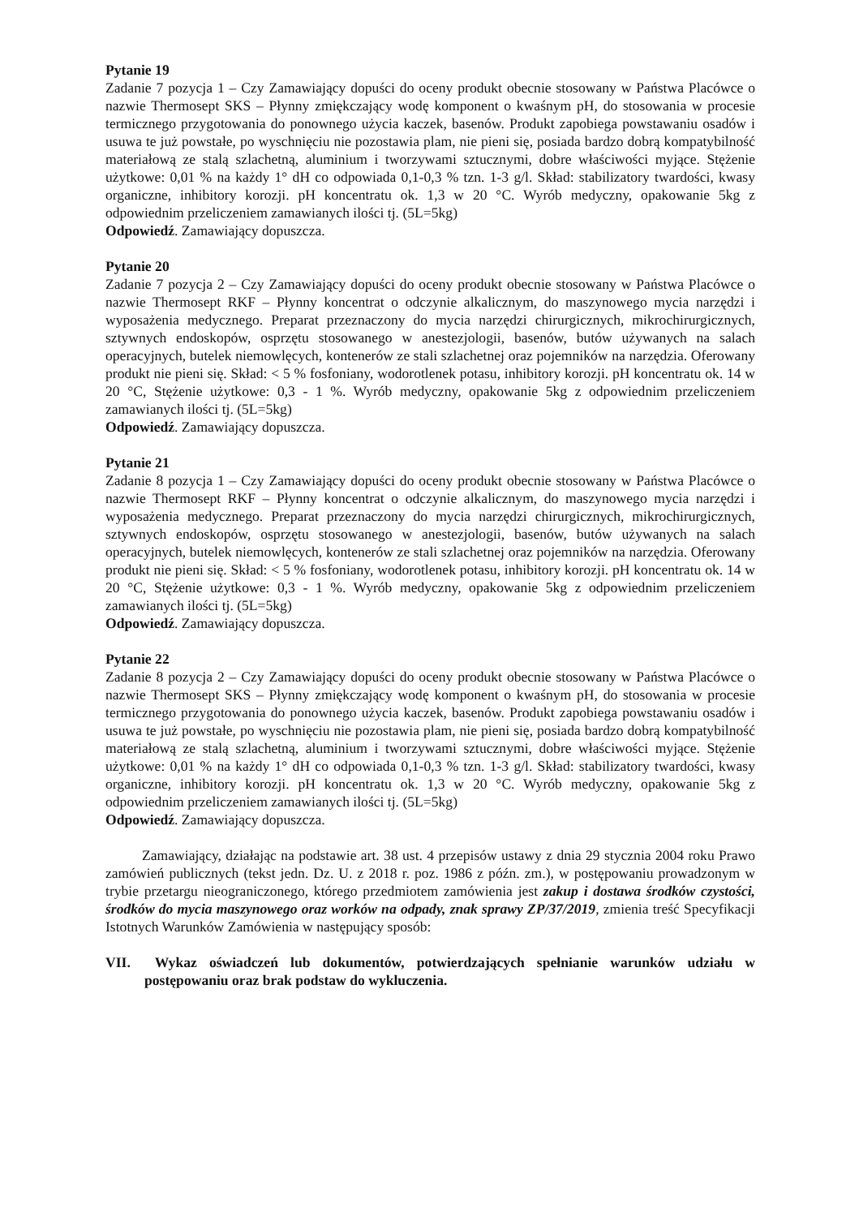Pytanie 19
Zadanie 7 pozycja 1 – Czy Zamawiający dopuści do oceny produkt obecnie stosowany w Państwa Placówce o nazwie Thermosept SKS – Płynny zmiękczający wodę komponent o kwaśnym pH, do stosowania w procesie termicznego przygotowania do ponownego użycia kaczek, basenów. Produkt zapobiega powstawaniu osadów i usuwa te już powstałe, po wyschnięciu nie pozostawia plam, nie pieni się, posiada bardzo dobrą kompatybilność materiałową ze stalą szlachetną, aluminium i tworzywami sztucznymi, dobre właściwości myjące. Stężenie użytkowe: 0,01 % na każdy 1° dH co odpowiada 0,1-0,3 % tzn. 1-3 g/l. Skład: stabilizatory twardości, kwasy organiczne, inhibitory korozji. pH koncentratu ok. 1,3 w 20 °C. Wyrób medyczny, opakowanie 5kg z odpowiednim przeliczeniem zamawianych ilości tj. (5L=5kg)
Odpowiedź. Zamawiający dopuszcza.
Pytanie 20
Zadanie 7 pozycja 2 – Czy Zamawiający dopuści do oceny produkt obecnie stosowany w Państwa Placówce o nazwie Thermosept RKF – Płynny koncentrat o odczynie alkalicznym, do maszynowego mycia narzędzi i wyposażenia medycznego. Preparat przeznaczony do mycia narzędzi chirurgicznych, mikrochirurgicznych, sztywnych endoskopów, osprzętu stosowanego w anestezjologii, basenów, butów używanych na salach operacyjnych, butelek niemowlęcych, kontenerów ze stali szlachetnej oraz pojemników na narzędzia. Oferowany produkt nie pieni się. Skład: < 5 % fosfoniany, wodorotlenek potasu, inhibitory korozji. pH koncentratu ok. 14 w 20 °C, Stężenie użytkowe: 0,3 - 1 %. Wyrób medyczny, opakowanie 5kg z odpowiednim przeliczeniem zamawianych ilości tj. (5L=5kg)
Odpowiedź. Zamawiający dopuszcza.
Pytanie 21
Zadanie 8 pozycja 1 – Czy Zamawiający dopuści do oceny produkt obecnie stosowany w Państwa Placówce o nazwie Thermosept RKF – Płynny koncentrat o odczynie alkalicznym, do maszynowego mycia narzędzi i wyposażenia medycznego. Preparat przeznaczony do mycia narzędzi chirurgicznych, mikrochirurgicznych, sztywnych endoskopów, osprzętu stosowanego w anestezjologii, basenów, butów używanych na salach operacyjnych, butelek niemowlęcych, kontenerów ze stali szlachetnej oraz pojemników na narzędzia. Oferowany produkt nie pieni się. Skład: < 5 % fosfoniany, wodorotlenek potasu, inhibitory korozji. pH koncentratu ok. 14 w 20 °C, Stężenie użytkowe: 0,3 - 1 %. Wyrób medyczny, opakowanie 5kg z odpowiednim przeliczeniem zamawianych ilości tj. (5L=5kg)
Odpowiedź. Zamawiający dopuszcza.
Pytanie 22
Zadanie 8 pozycja 2 – Czy Zamawiający dopuści do oceny produkt obecnie stosowany w Państwa Placówce o nazwie Thermosept SKS – Płynny zmiękczający wodę komponent o kwaśnym pH, do stosowania w procesie termicznego przygotowania do ponownego użycia kaczek, basenów. Produkt zapobiega powstawaniu osadów i usuwa te już powstałe, po wyschnięciu nie pozostawia plam, nie pieni się, posiada bardzo dobrą kompatybilność materiałową ze stalą szlachetną, aluminium i tworzywami sztucznymi, dobre właściwości myjące. Stężenie użytkowe: 0,01 % na każdy 1° dH co odpowiada 0,1-0,3 % tzn. 1-3 g/l. Skład: stabilizatory twardości, kwasy organiczne, inhibitory korozji. pH koncentratu ok. 1,3 w 20 °C. Wyrób medyczny, opakowanie 5kg z odpowiednim przeliczeniem zamawianych ilości tj. (5L=5kg)
Odpowiedź. Zamawiający dopuszcza.
Zamawiający, działając na podstawie art. 38 ust. 4 przepisów ustawy z dnia 29 stycznia 2004 roku Prawo zamówień publicznych (tekst jedn. Dz. U. z 2018 r. poz. 1986 z późn. zm.), w postępowaniu prowadzonym w trybie przetargu nieograniczonego, którego przedmiotem zamówienia jest zakup i dostawa środków czystości, środków do mycia maszynowego oraz worków na odpady, znak sprawy ZP/37/2019, zmienia treść Specyfikacji Istotnych Warunków Zamówienia w następujący sposób:
VII. Wykaz oświadczeń lub dokumentów, potwierdzających spełnianie warunków udziału w postępowaniu oraz brak podstaw do wykluczenia.